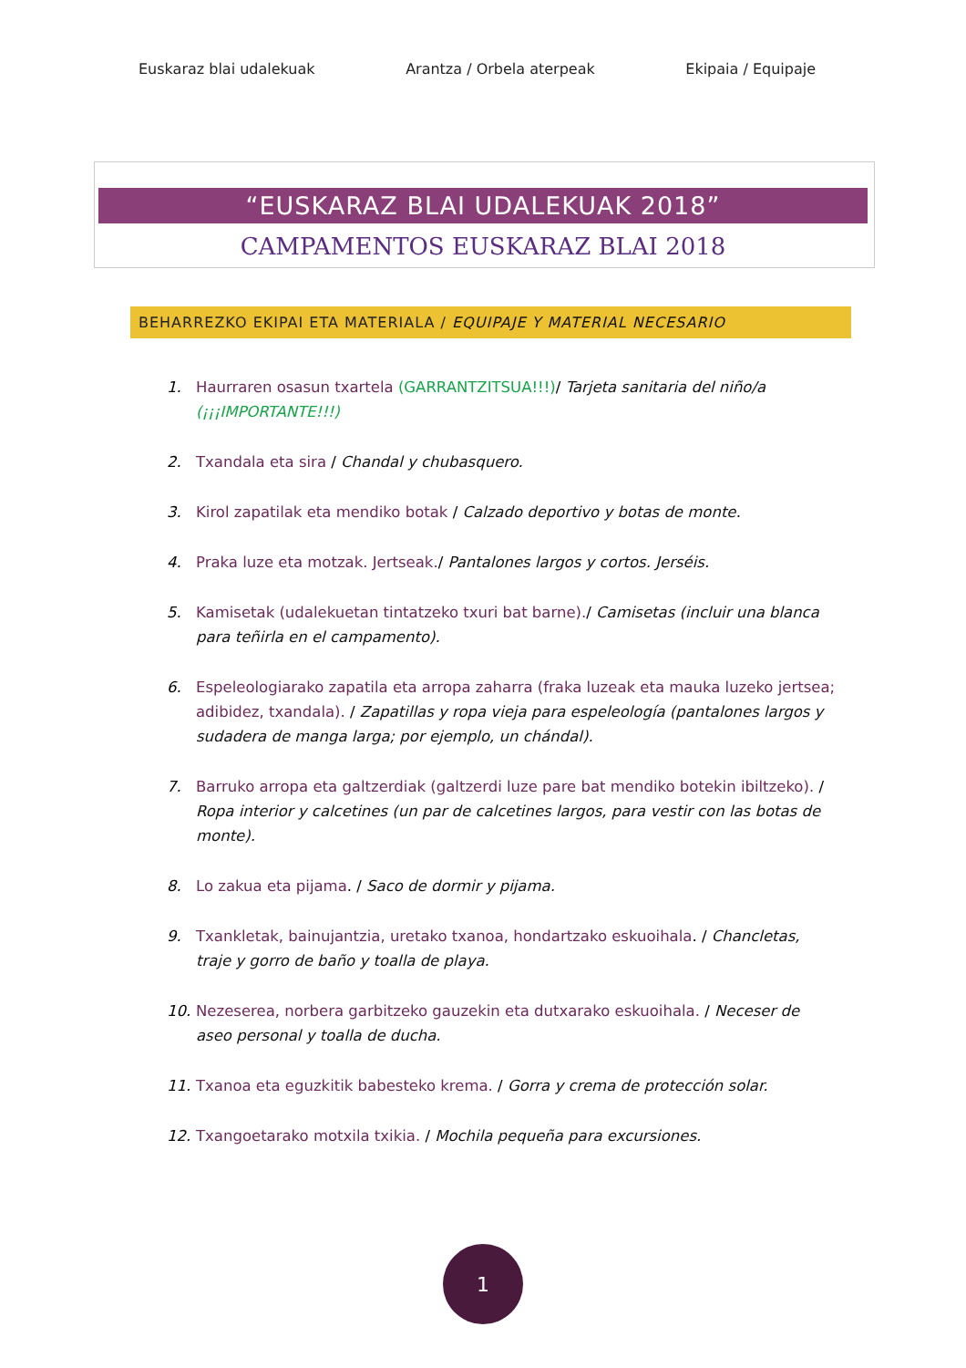Euskaraz blai udalekuak Arantza / Orbela aterpeak Ekipaia / Equipaje
“EUSKARAZ BLAI UDALEKUAK 2018”
CAMPAMENTOS EUSKARAZ BLAI 2018
BEHARREZKO EKIPAI ETA MATERIALA / EQUIPAJE Y MATERIAL NECESARIO
1. Haurraren osasun txartela (GARRANTZITSUA!!!)/ Tarjeta sanitaria del niño/a (¡¡¡IMPORTANTE!!!)
2. Txandala eta sira / Chandal y chubasquero.
3. Kirol zapatilak eta mendiko botak / Calzado deportivo y botas de monte.
4. Praka luze eta motzak. Jertseak./ Pantalones largos y cortos. Jerséis.
5. Kamisetak (udalekuetan tintatzeko txuri bat barne)./ Camisetas (incluir una blanca para teñirla en el campamento).
6. Espeleologiarako zapatila eta arropa zaharra (fraka luzeak eta mauka luzeko jertsea; adibidez, txandala). / Zapatillas y ropa vieja para espeleología (pantalones largos y sudadera de manga larga; por ejemplo, un chándal).
7. Barruko arropa eta galtzerdiak (galtzerdi luze pare bat mendiko botekin ibiltzeko). / Ropa interior y calcetines (un par de calcetines largos, para vestir con las botas de monte).
8. Lo zakua eta pijama. / Saco de dormir y pijama.
9. Txankletak, bainujantzia, uretako txanoa, hondartzako eskuoihala. / Chancletas, traje y gorro de baño y toalla de playa.
10. Nezeserea, norbera garbitzeko gauzekin eta dutxarako eskuoihala. / Neceser de aseo personal y toalla de ducha.
11. Txanoa eta eguzkitik babesteko krema. / Gorra y crema de protección solar.
12. Txangoetarako motxila txikia. / Mochila pequeña para excursiones.
1